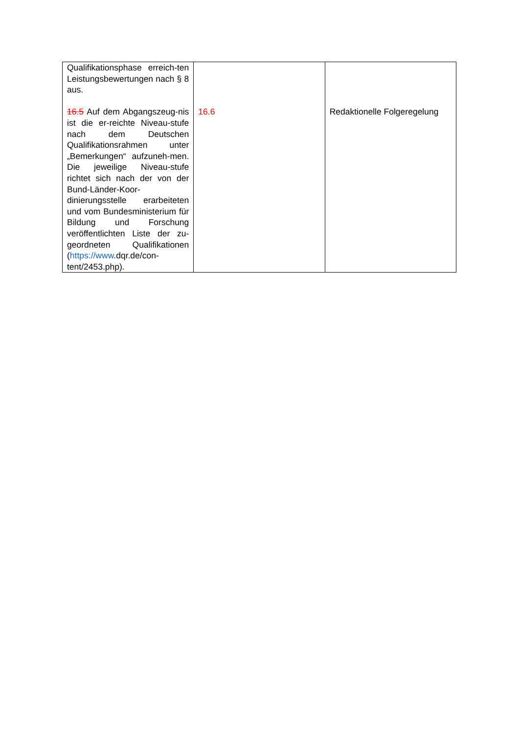| Qualifikationsphase erreich-ten Leistungsbewertungen nach § 8 aus. 16.5 Auf dem Abgangszeug-nis ist die er-reichte Niveau-stufe nach dem Deutschen Qualifikationsrahmen unter „Bemerkungen“ aufzuneh-men. Die jeweilige Niveau-stufe richtet sich nach der von der Bund-Länder-Koor-dinierungsstelle erarbeiteten und vom Bundesministerium für Bildung und Forschung veröffentlichten Liste der zu-geordneten Qualifikationen ( https://www .dqr.de/con- tent/2453.php). | 16.6 | Redaktionelle Folgeregelung |